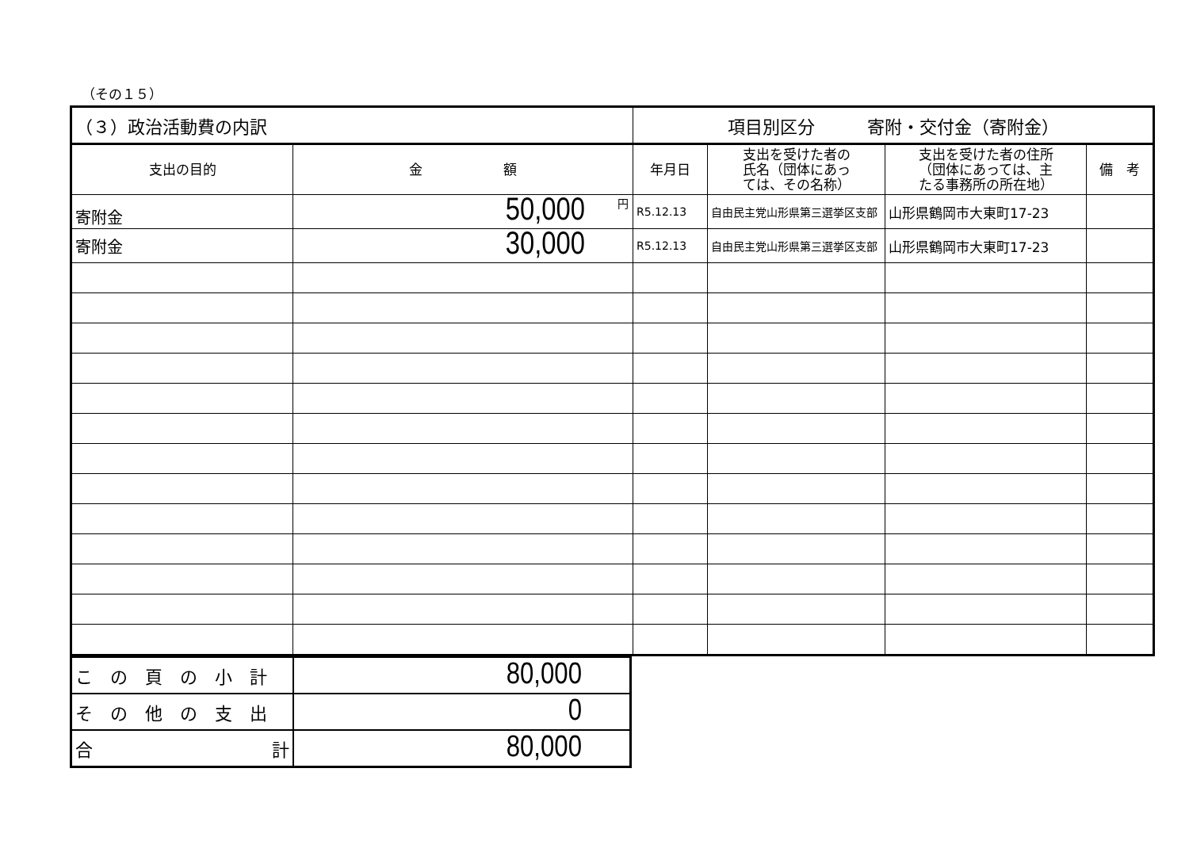（その１５）
| （３）政治活動費の内訳 | | 項目別区分 寄附・交付金（寄附金） | | | |
| 支出の目的 | 金 額 | 年月日 | 支出を受けた者の 氏名（団体にあっ ては、その名称） | 支出を受けた者の住所 （団体にあっては、主 たる事務所の所在地） | 備 考 |
| 寄附金 | 円 50,000 | R5.12.13 | 自由民主党山形県第三選挙区支部 | 山形県鶴岡市大東町17-23 | |
| 寄附金 | 30,000 | R5.12.13 | 自由民主党山形県第三選挙区支部 | 山形県鶴岡市大東町17-23 | |
| この頁の小計 | 80,000 |
| その他の支出 | 0 |
| 合 計 | 80,000 |